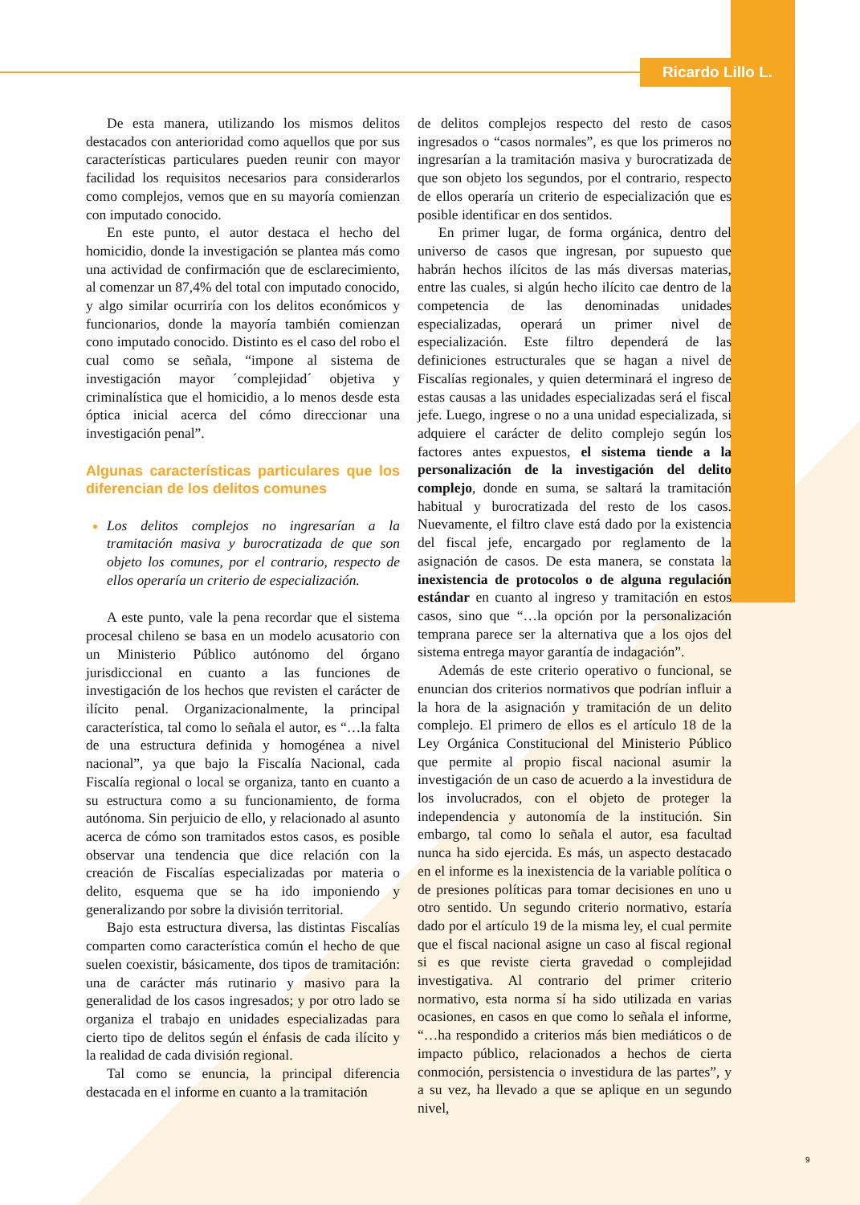Ricardo Lillo L.
De esta manera, utilizando los mismos delitos destacados con anterioridad como aquellos que por sus características particulares pueden reunir con mayor facilidad los requisitos necesarios para considerarlos como complejos, vemos que en su mayoría comienzan con imputado conocido.
En este punto, el autor destaca el hecho del homicidio, donde la investigación se plantea más como una actividad de confirmación que de esclarecimiento, al comenzar un 87,4% del total con imputado conocido, y algo similar ocurriría con los delitos económicos y funcionarios, donde la mayoría también comienzan cono imputado conocido. Distinto es el caso del robo el cual como se señala, “impone al sistema de investigación mayor ´complejidad´ objetiva y criminalística que el homicidio, a lo menos desde esta óptica inicial acerca del cómo direccionar una investigación penal”.
Algunas características particulares que los diferencian de los delitos comunes
Los delitos complejos no ingresarían a la tramitación masiva y burocratizada de que son objeto los comunes, por el contrario, respecto de ellos operaría un criterio de especialización.
A este punto, vale la pena recordar que el sistema procesal chileno se basa en un modelo acusatorio con un Ministerio Público autónomo del órgano jurisdiccional en cuanto a las funciones de investigación de los hechos que revisten el carácter de ilícito penal. Organizacionalmente, la principal característica, tal como lo señala el autor, es “…la falta de una estructura definida y homogénea a nivel nacional”, ya que bajo la Fiscalía Nacional, cada Fiscalía regional o local se organiza, tanto en cuanto a su estructura como a su funcionamiento, de forma autónoma. Sin perjuicio de ello, y relacionado al asunto acerca de cómo son tramitados estos casos, es posible observar una tendencia que dice relación con la creación de Fiscalías especializadas por materia o delito, esquema que se ha ido imponiendo y generalizando por sobre la división territorial.
Bajo esta estructura diversa, las distintas Fiscalías comparten como característica común el hecho de que suelen coexistir, básicamente, dos tipos de tramitación: una de carácter más rutinario y masivo para la generalidad de los casos ingresados; y por otro lado se organiza el trabajo en unidades especializadas para cierto tipo de delitos según el énfasis de cada ilícito y la realidad de cada división regional.
Tal como se enuncia, la principal diferencia destacada en el informe en cuanto a la tramitación
de delitos complejos respecto del resto de casos ingresados o “casos normales”, es que los primeros no ingresarían a la tramitación masiva y burocratizada de que son objeto los segundos, por el contrario, respecto de ellos operaría un criterio de especialización que es posible identificar en dos sentidos.
En primer lugar, de forma orgánica, dentro del universo de casos que ingresan, por supuesto que habrán hechos ilícitos de las más diversas materias, entre las cuales, si algún hecho ilícito cae dentro de la competencia de las denominadas unidades especializadas, operará un primer nivel de especialización. Este filtro dependerá de las definiciones estructurales que se hagan a nivel de Fiscalías regionales, y quien determinará el ingreso de estas causas a las unidades especializadas será el fiscal jefe. Luego, ingrese o no a una unidad especializada, si adquiere el carácter de delito complejo según los factores antes expuestos, el sistema tiende a la personalización de la investigación del delito complejo, donde en suma, se saltará la tramitación habitual y burocratizada del resto de los casos. Nuevamente, el filtro clave está dado por la existencia del fiscal jefe, encargado por reglamento de la asignación de casos. De esta manera, se constata la inexistencia de protocolos o de alguna regulación estándar en cuanto al ingreso y tramitación en estos casos, sino que “…la opción por la personalización temprana parece ser la alternativa que a los ojos del sistema entrega mayor garantía de indagación”.
Además de este criterio operativo o funcional, se enuncian dos criterios normativos que podrían influir a la hora de la asignación y tramitación de un delito complejo. El primero de ellos es el artículo 18 de la Ley Orgánica Constitucional del Ministerio Público que permite al propio fiscal nacional asumir la investigación de un caso de acuerdo a la investidura de los involucrados, con el objeto de proteger la independencia y autonomía de la institución. Sin embargo, tal como lo señala el autor, esa facultad nunca ha sido ejercida. Es más, un aspecto destacado en el informe es la inexistencia de la variable política o de presiones políticas para tomar decisiones en uno u otro sentido. Un segundo criterio normativo, estaría dado por el artículo 19 de la misma ley, el cual permite que el fiscal nacional asigne un caso al fiscal regional si es que reviste cierta gravedad o complejidad investigativa. Al contrario del primer criterio normativo, esta norma sí ha sido utilizada en varias ocasiones, en casos en que como lo señala el informe, “…ha respondido a criterios más bien mediáticos o de impacto público, relacionados a hechos de cierta conmoción, persistencia o investidura de las partes”, y a su vez, ha llevado a que se aplique en un segundo nivel,
9